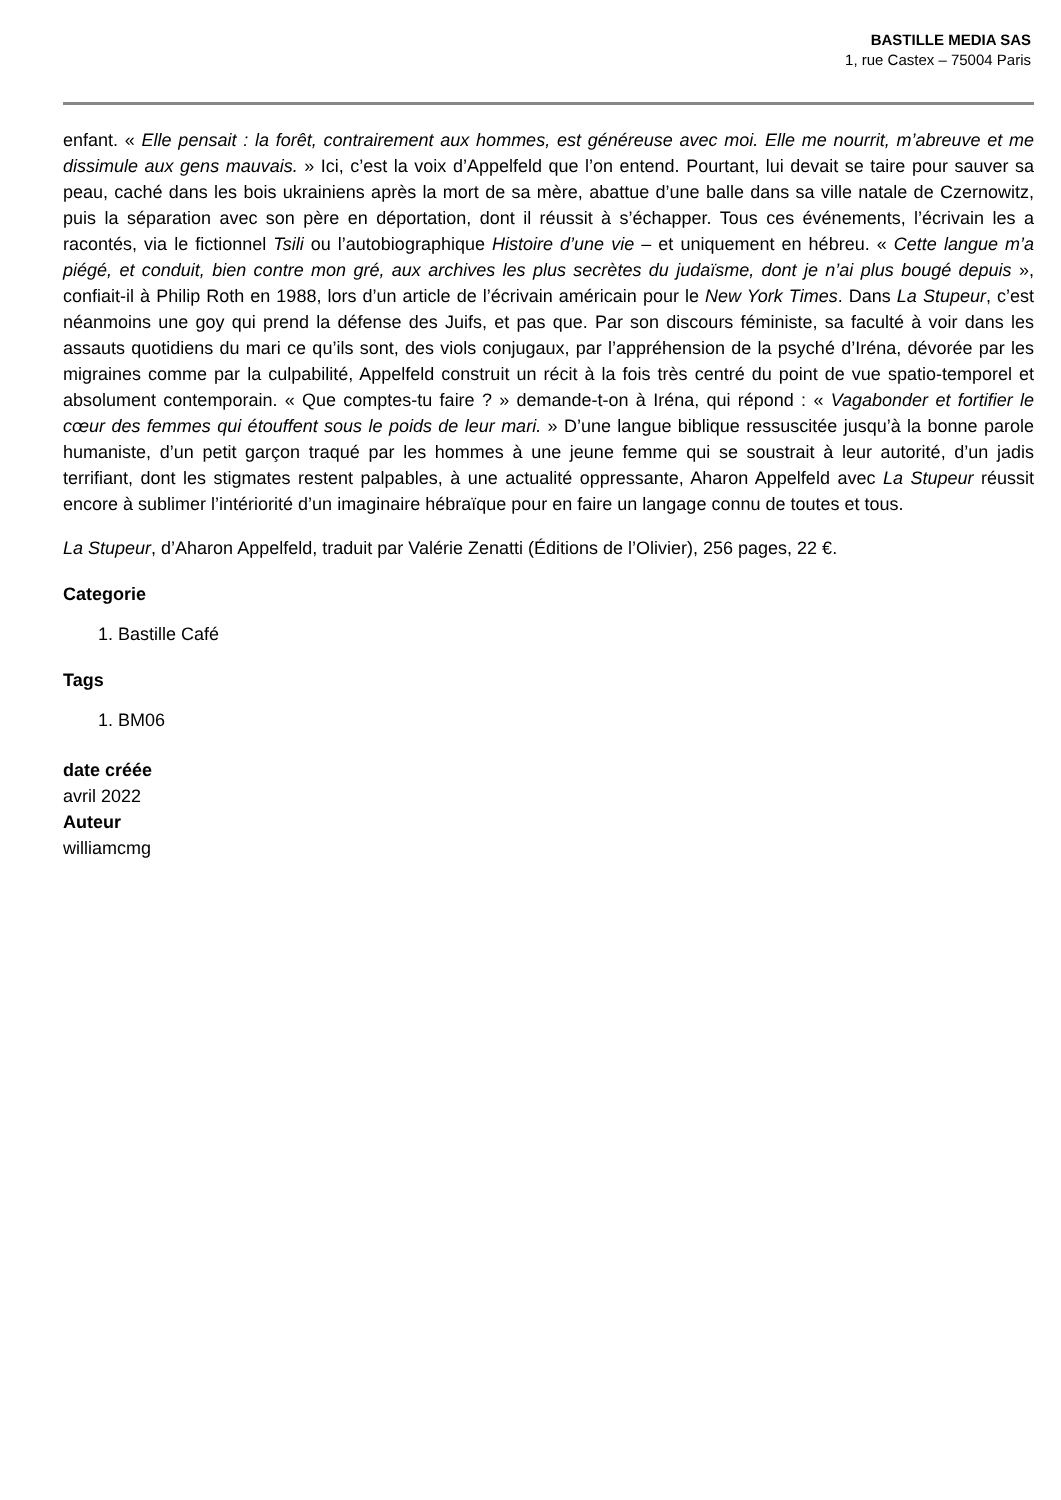BASTILLE MEDIA SAS
1, rue Castex – 75004 Paris
enfant. « Elle pensait : la forêt, contrairement aux hommes, est généreuse avec moi. Elle me nourrit, m’abreuve et me dissimule aux gens mauvais. » Ici, c’est la voix d’Appelfeld que l’on entend. Pourtant, lui devait se taire pour sauver sa peau, caché dans les bois ukrainiens après la mort de sa mère, abattue d’une balle dans sa ville natale de Czernowitz, puis la séparation avec son père en déportation, dont il réussit à s’échapper. Tous ces événements, l’écrivain les a racontés, via le fictionnel Tsili ou l’autobiographique Histoire d’une vie – et uniquement en hébreu. « Cette langue m’a piégé, et conduit, bien contre mon gré, aux archives les plus secrètes du judaïsme, dont je n’ai plus bougé depuis », confiait-il à Philip Roth en 1988, lors d’un article de l’écrivain américain pour le New York Times. Dans La Stupeur, c’est néanmoins une goy qui prend la défense des Juifs, et pas que. Par son discours féministe, sa faculté à voir dans les assauts quotidiens du mari ce qu’ils sont, des viols conjugaux, par l’appréhension de la psyché d’Iréna, dévorée par les migraines comme par la culpabilité, Appelfeld construit un récit à la fois très centré du point de vue spatio-temporel et absolument contemporain. « Que comptes-tu faire ? » demande-t-on à Iréna, qui répond : « Vagabonder et fortifier le cœur des femmes qui étouffent sous le poids de leur mari. » D’une langue biblique ressuscitée jusqu’à la bonne parole humaniste, d’un petit garçon traqué par les hommes à une jeune femme qui se soustrait à leur autorité, d’un jadis terrifiant, dont les stigmates restent palpables, à une actualité oppressante, Aharon Appelfeld avec La Stupeur réussit encore à sublimer l’intériorité d’un imaginaire hébraïque pour en faire un langage connu de toutes et tous.
La Stupeur, d’Aharon Appelfeld, traduit par Valérie Zenatti (Éditions de l’Olivier), 256 pages, 22 €.
Categorie
1. Bastille Café
Tags
1. BM06
date créée
avril 2022
Auteur
williamcmg